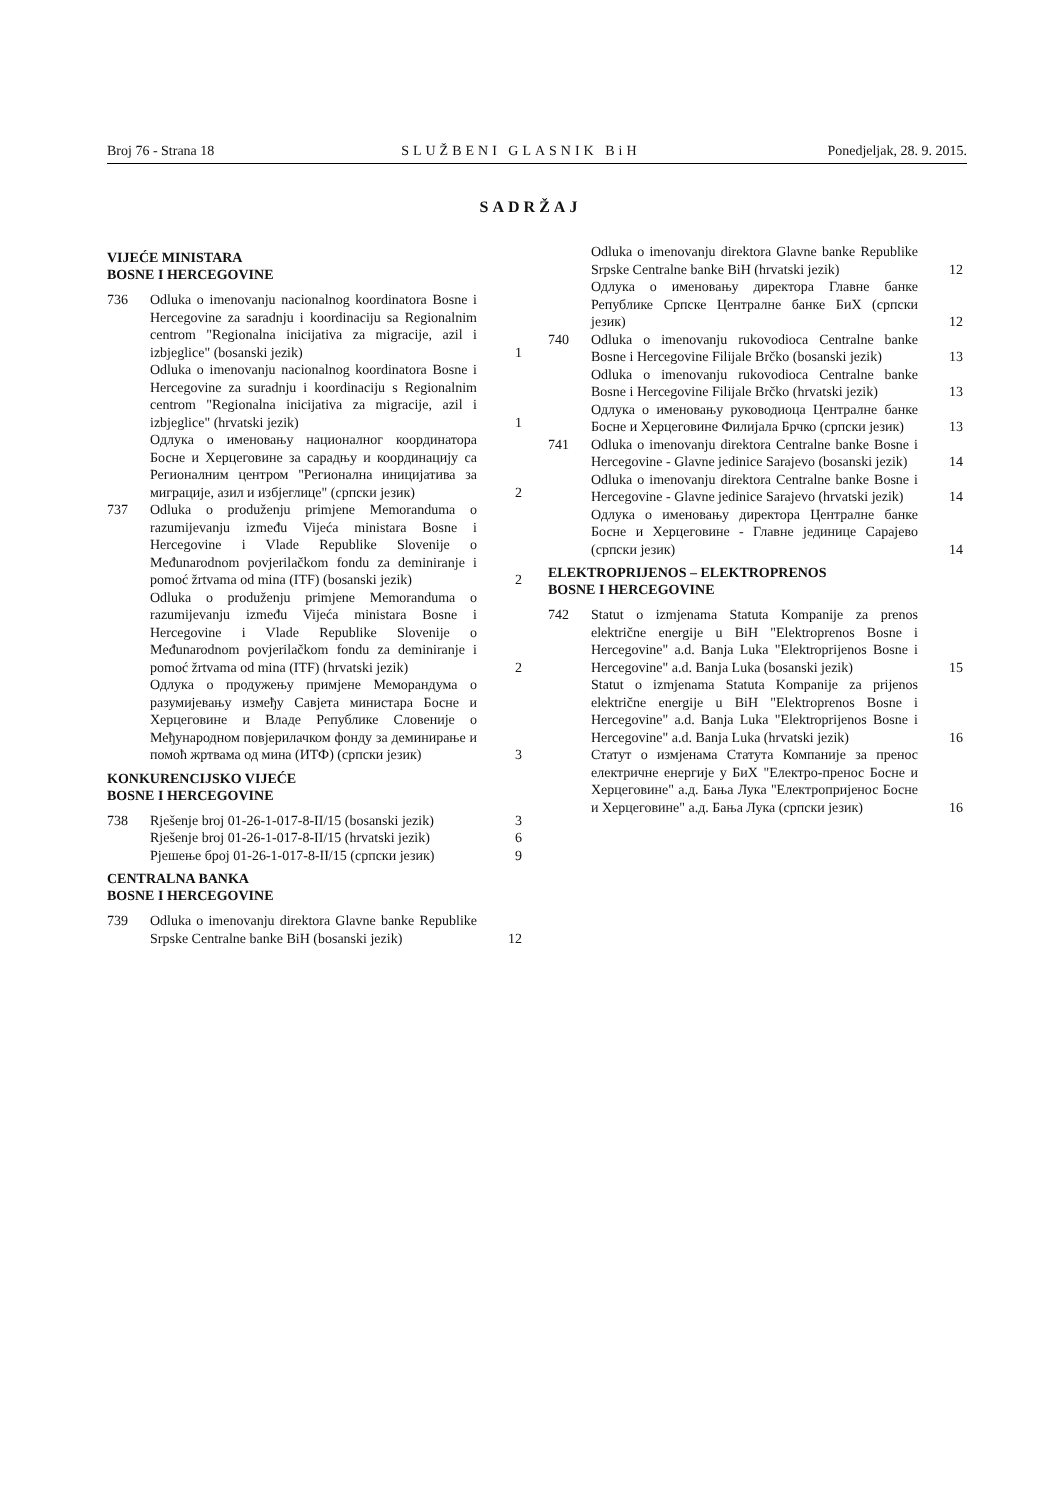Broj 76 - Strana 18 SLUŽBENI GLASNIK BiH Ponedjeljak, 28. 9. 2015.
SADRŽAJ
VIJEĆE MINISTARA
BOSNE I HERCEGOVINE
736 Odluka o imenovanju nacionalnog koordinatora Bosne i Hercegovine za saradnju i koordinaciju sa Regionalnim centrom "Regionalna inicijativa za migracije, azil i izbjeglice" (bosanski jezik) 1
Odluka o imenovanju nacionalnog koordinatora Bosne i Hercegovine za suradnju i koordinaciju s Regionalnim centrom "Regionalna inicijativa za migracije, azil i izbjeglice" (hrvatski jezik) 1
Одлука о именовању националног координатора Босне и Херцеговине за сарадњу и координацију са Регионалним центром "Регионална иницијатива за миграције, азил и избјеглице" (српски језик) 2
737 Odluka o produženju primjene Memoranduma o razumijevanju između Vijeća ministara Bosne i Hercegovine i Vlade Republike Slovenije o Međunarodnom povjerilačkom fondu za deminiranje i pomoć žrtvama od mina (ITF) (bosanski jezik) 2
Odluka o produženju primjene Memoranduma o razumijevanju između Vijeća ministara Bosne i Hercegovine i Vlade Republike Slovenije o Međunarodnom povjerilačkom fondu za deminiranje i pomoć žrtvama od mina (ITF) (hrvatski jezik) 2
Одлука о продужењу примјене Меморандума о разумијевању између Савјета министара Босне и Херцеговине и Владе Републике Словеније о Међународном повјерилачком фонду за деминирање и помоћ жртвама од мина (ИТФ) (српски језик) 3
KONKURENCIJSKO VIJEĆE
BOSNE I HERCEGOVINE
738 Rješenje broj 01-26-1-017-8-II/15 (bosanski jezik) 3
Rješenje broj 01-26-1-017-8-II/15 (hrvatski jezik) 6
Рјешење број 01-26-1-017-8-II/15 (српски језик) 9
CENTRALNA BANKA
BOSNE I HERCEGOVINE
739 Odluka o imenovanju direktora Glavne banke Republike Srpske Centralne banke BiH (bosanski jezik) 12
Odluka o imenovanju direktora Glavne banke Republike Srpske Centralne banke BiH (hrvatski jezik) 12
Одлука о именовању директора Главне банке Републике Српске Централне банке БиХ (српски језик) 12
740 Odluka o imenovanju rukovodioca Centralne banke Bosne i Hercegovine Filijale Brčko (bosanski jezik) 13
Odluka o imenovanju rukovodioca Centralne banke Bosne i Hercegovine Filijale Brčko (hrvatski jezik) 13
Одлука о именовању руководиоца Централне банке Босне и Херцеговине Филијала Брчко (српски језик) 13
741 Odluka o imenovanju direktora Centralne banke Bosne i Hercegovine - Glavne jedinice Sarajevo (bosanski jezik) 14
Odluka o imenovanju direktora Centralne banke Bosne i Hercegovine - Glavne jedinice Sarajevo (hrvatski jezik) 14
Одлука о именовању директора Централне банке Босне и Херцеговине - Главне јединице Сарајево (српски језик) 14
ELEKTROPRIJENOS – ELEKTROPRENOS
BOSNE I HERCEGOVINE
742 Statut o izmjenama Statuta Kompanije za prenos električne energije u BiH "Elektroprenos Bosne i Hercegovine" a.d. Banja Luka "Elektroprijenos Bosne i Hercegovine" a.d. Banja Luka (bosanski jezik) 15
Statut o izmjenama Statuta Kompanije za prijenos električne energije u BiH "Elektroprenos Bosne i Hercegovine" a.d. Banja Luka "Elektroprijenos Bosne i Hercegovine" a.d. Banja Luka (hrvatski jezik) 16
Статут о измјенама Статута Компаније за пренос електричне енергије у БиХ "Електро-пренос Босне и Херцеговине" а.д. Бања Лука "Електропријенос Босне и Херцеговине" а.д. Бања Лука (српски језик) 16